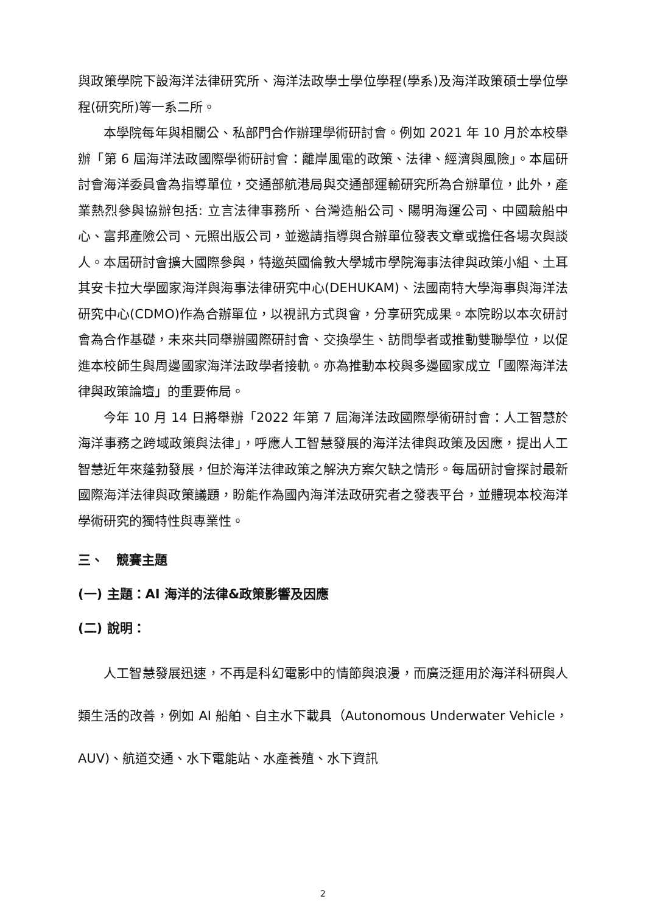與政策學院下設海洋法律研究所、海洋法政學士學位學程(學系)及海洋政策碩士學位學程(研究所)等一系二所。
本學院每年與相關公、私部門合作辦理學術研討會。例如 2021 年 10 月於本校舉辦「第 6 屆海洋法政國際學術研討會：離岸風電的政策、法律、經濟與風險」。本屆研討會海洋委員會為指導單位，交通部航港局與交通部運輸研究所為合辦單位，此外，產業熱烈參與協辦包括: 立言法律事務所、台灣造船公司、陽明海運公司、中國驗船中心、富邦產險公司、元照出版公司，並邀請指導與合辦單位發表文章或擔任各場次與談人。本屆研討會擴大國際參與，特邀英國倫敦大學城市學院海事法律與政策小組、土耳其安卡拉大學國家海洋與海事法律研究中心(DEHUKAM)、法國南特大學海事與海洋法研究中心(CDMO)作為合辦單位，以視訊方式與會，分享研究成果。本院盼以本次研討會為合作基礎，未來共同舉辦國際研討會、交換學生、訪問學者或推動雙聯學位，以促進本校師生與周邊國家海洋法政學者接軌。亦為推動本校與多邊國家成立「國際海洋法律與政策論壇」的重要佈局。
今年 10 月 14 日將舉辦「2022 年第 7 屆海洋法政國際學術研討會：人工智慧於海洋事務之跨域政策與法律」，呼應人工智慧發展的海洋法律與政策及因應，提出人工智慧近年來蓬勃發展，但於海洋法律政策之解決方案欠缺之情形。每屆研討會探討最新國際海洋法律與政策議題，盼能作為國內海洋法政研究者之發表平台，並體現本校海洋學術研究的獨特性與專業性。
三、　競賽主題
(一) 主題：AI 海洋的法律&政策影響及因應
(二) 說明：
人工智慧發展迅速，不再是科幻電影中的情節與浪漫，而廣泛運用於海洋科研與人類生活的改善，例如 AI 船舶、自主水下載具（Autonomous Underwater Vehicle，AUV)、航道交通、水下電能站、水產養殖、水下資訊
2